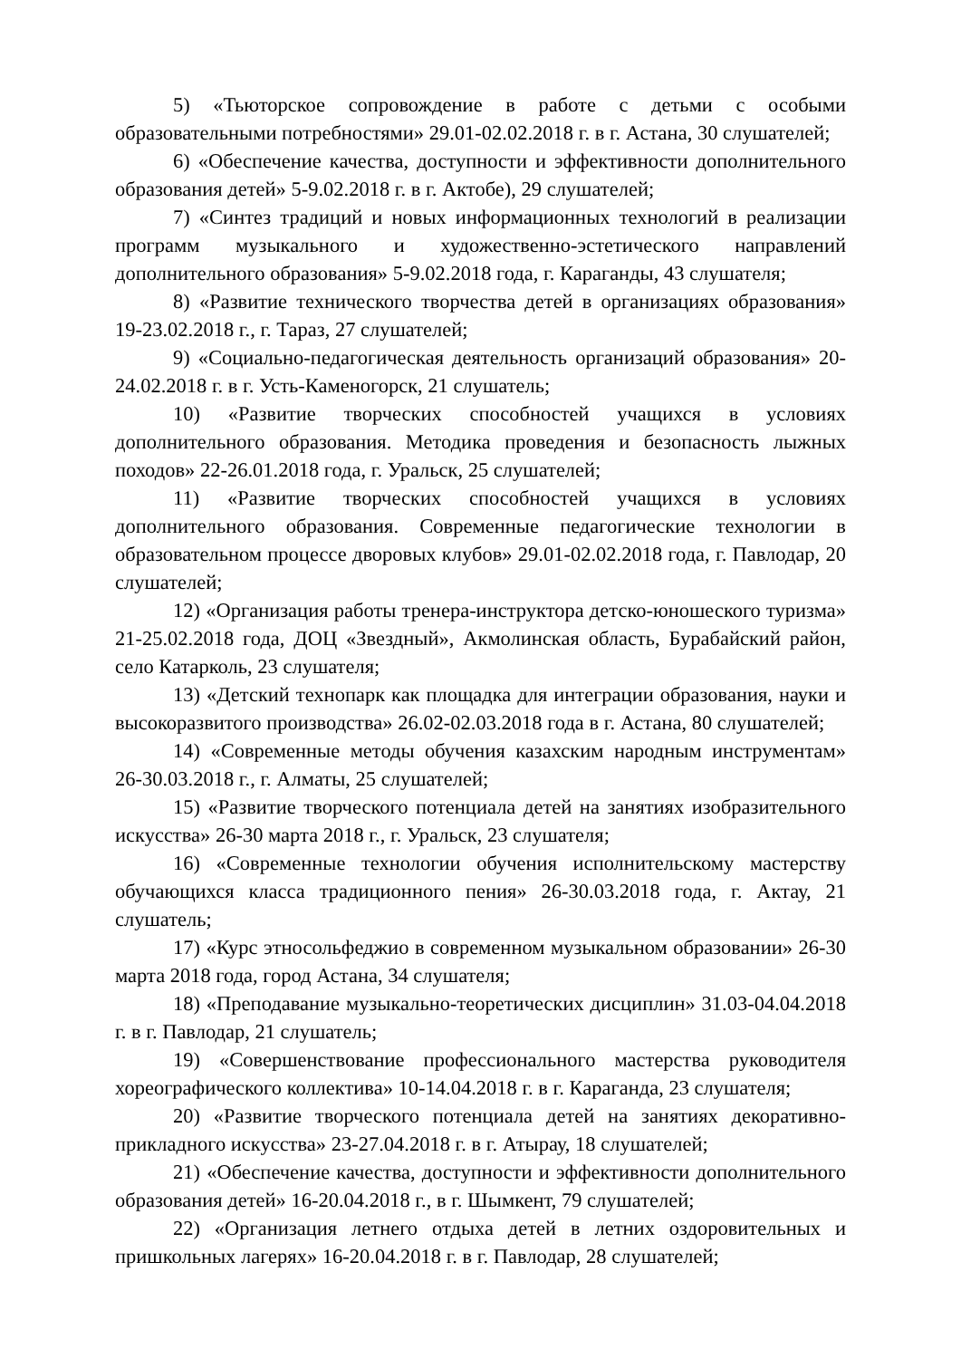5) «Тьюторское сопровождение в работе с детьми с особыми образовательными потребностями» 29.01-02.02.2018 г. в г. Астана, 30 слушателей;
6) «Обеспечение качества, доступности и эффективности дополнительного образования детей» 5-9.02.2018 г. в г. Актобе), 29 слушателей;
7) «Синтез традиций и новых информационных технологий в реализации программ музыкального и художественно-эстетического направлений дополнительного образования» 5-9.02.2018 года, г. Караганды, 43 слушателя;
8) «Развитие технического творчества детей в организациях образования» 19-23.02.2018 г., г. Тараз, 27 слушателей;
9) «Социально-педагогическая деятельность организаций образования» 20-24.02.2018 г. в г. Усть-Каменогорск, 21 слушатель;
10) «Развитие творческих способностей учащихся в условиях дополнительного образования. Методика проведения и безопасность лыжных походов» 22-26.01.2018 года, г. Уральск, 25 слушателей;
11) «Развитие творческих способностей учащихся в условиях дополнительного образования. Современные педагогические технологии в образовательном процессе дворовых клубов» 29.01-02.02.2018 года, г. Павлодар, 20 слушателей;
12) «Организация работы тренера-инструктора детско-юношеского туризма» 21-25.02.2018 года, ДОЦ «Звездный», Акмолинская область, Бурабайский район, село Катарколь, 23 слушателя;
13) «Детский технопарк как площадка для интеграции образования, науки и высокоразвитого производства» 26.02-02.03.2018 года в г. Астана, 80 слушателей;
14) «Современные методы обучения казахским народным инструментам» 26-30.03.2018 г., г. Алматы, 25 слушателей;
15) «Развитие творческого потенциала детей на занятиях изобразительного искусства» 26-30 марта 2018 г., г. Уральск, 23 слушателя;
16) «Современные технологии обучения исполнительскому мастерству обучающихся класса традиционного пения» 26-30.03.2018 года, г. Актау, 21 слушатель;
17) «Курс этносольфеджио в современном музыкальном образовании» 26-30 марта 2018 года, город Астана, 34 слушателя;
18) «Преподавание музыкально-теоретических дисциплин» 31.03-04.04.2018 г. в г. Павлодар, 21 слушатель;
19) «Совершенствование профессионального мастерства руководителя хореографического коллектива» 10-14.04.2018 г. в г. Караганда, 23 слушателя;
20) «Развитие творческого потенциала детей на занятиях декоративно-прикладного искусства» 23-27.04.2018 г. в г. Атырау, 18 слушателей;
21) «Обеспечение качества, доступности и эффективности дополнительного образования детей» 16-20.04.2018 г., в г. Шымкент, 79 слушателей;
22) «Организация летнего отдыха детей в летних оздоровительных и пришкольных лагерях» 16-20.04.2018 г. в г. Павлодар, 28 слушателей;